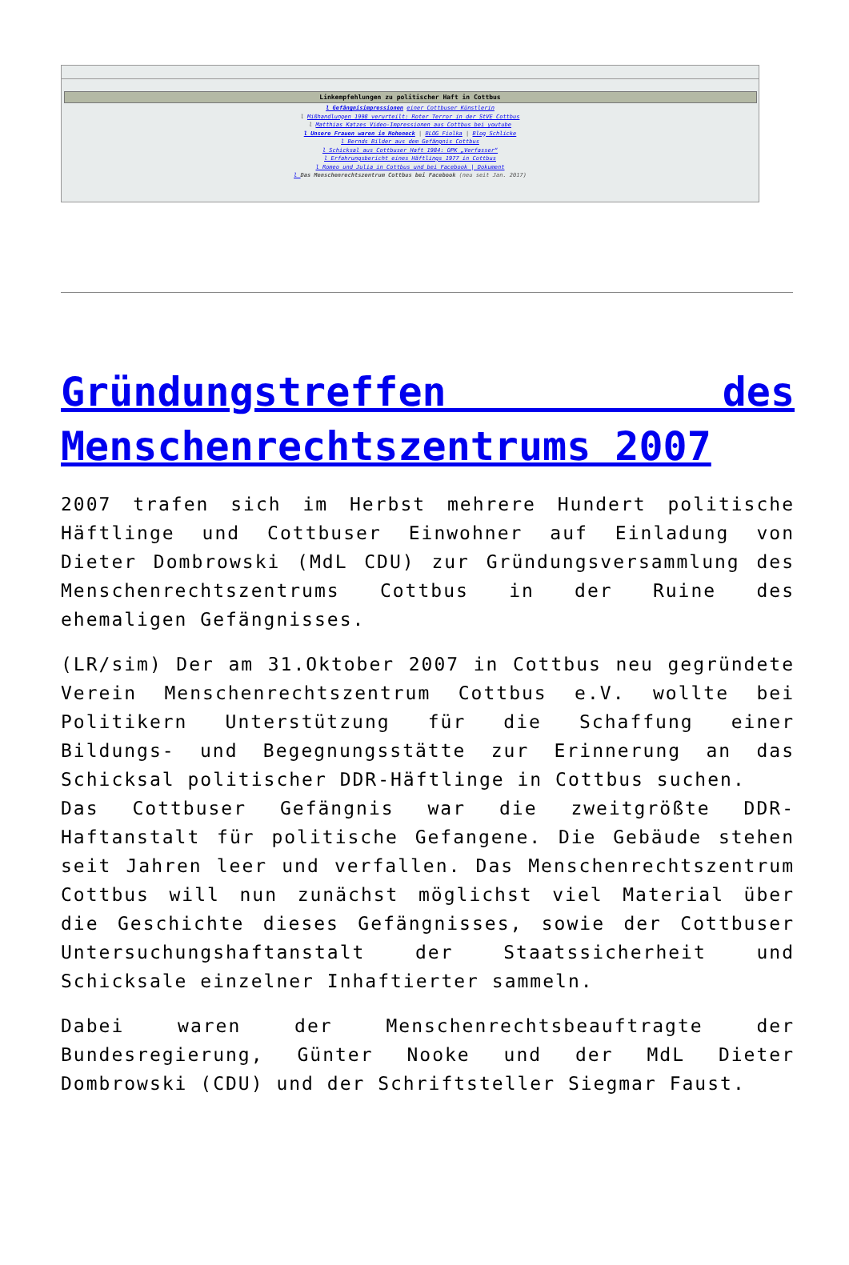| Linkempfehlungen zu politischer Haft in Cottbus |
| --- |
| l Gefängnisimpressionen einer Cottbuser Künstlerin l Mißhandlungen 1998 verurteilt: Roter Terror in der StVE Cottbus l Matthias Katzes Video-Impressionen aus Cottbus bei youtube l Unsere Frauen waren in Hoheneck / BLOG Fiolka / Blog Schlicke l Bernds Bilder aus dem Gefängnis Cottbus l Schicksal aus Cottbuser Haft 1984: OPK „Verfasser“ l Erfahrungsbericht eines Häftlings 1977 in Cottbus l Romeo und Julia in Cottbus und bei Facebook / Dokument l Das Menschenrechtszentrum Cottbus bei Facebook (neu seit Jan. 2017) |
Gründungstreffen des Menschenrechtszentrums 2007
2007 trafen sich im Herbst mehrere Hundert politische Häftlinge und Cottbuser Einwohner auf Einladung von Dieter Dombrowski (MdL CDU) zur Gründungsversammlung des Menschenrechtszentrums Cottbus in der Ruine des ehemaligen Gefängnisses.
(LR/sim) Der am 31.Oktober 2007 in Cottbus neu gegründete Verein Menschenrechtszentrum Cottbus e.V. wollte bei Politikern Unterstützung für die Schaffung einer Bildungs- und Begegnungsstätte zur Erinnerung an das Schicksal politischer DDR-Häftlinge in Cottbus suchen.
Das Cottbuser Gefängnis war die zweitgrößte DDR-Haftanstalt für politische Gefangene. Die Gebäude stehen seit Jahren leer und verfallen. Das Menschenrechtszentrum Cottbus will nun zunächst möglichst viel Material über die Geschichte dieses Gefängnisses, sowie der Cottbuser Untersuchungshaftanstalt der Staatssicherheit und Schicksale einzelner Inhaftierter sammeln.
Dabei waren der Menschenrechtsbeauftragte der Bundesregierung, Günter Nooke und der MdL Dieter Dombrowski (CDU) und der Schriftsteller Siegmar Faust.